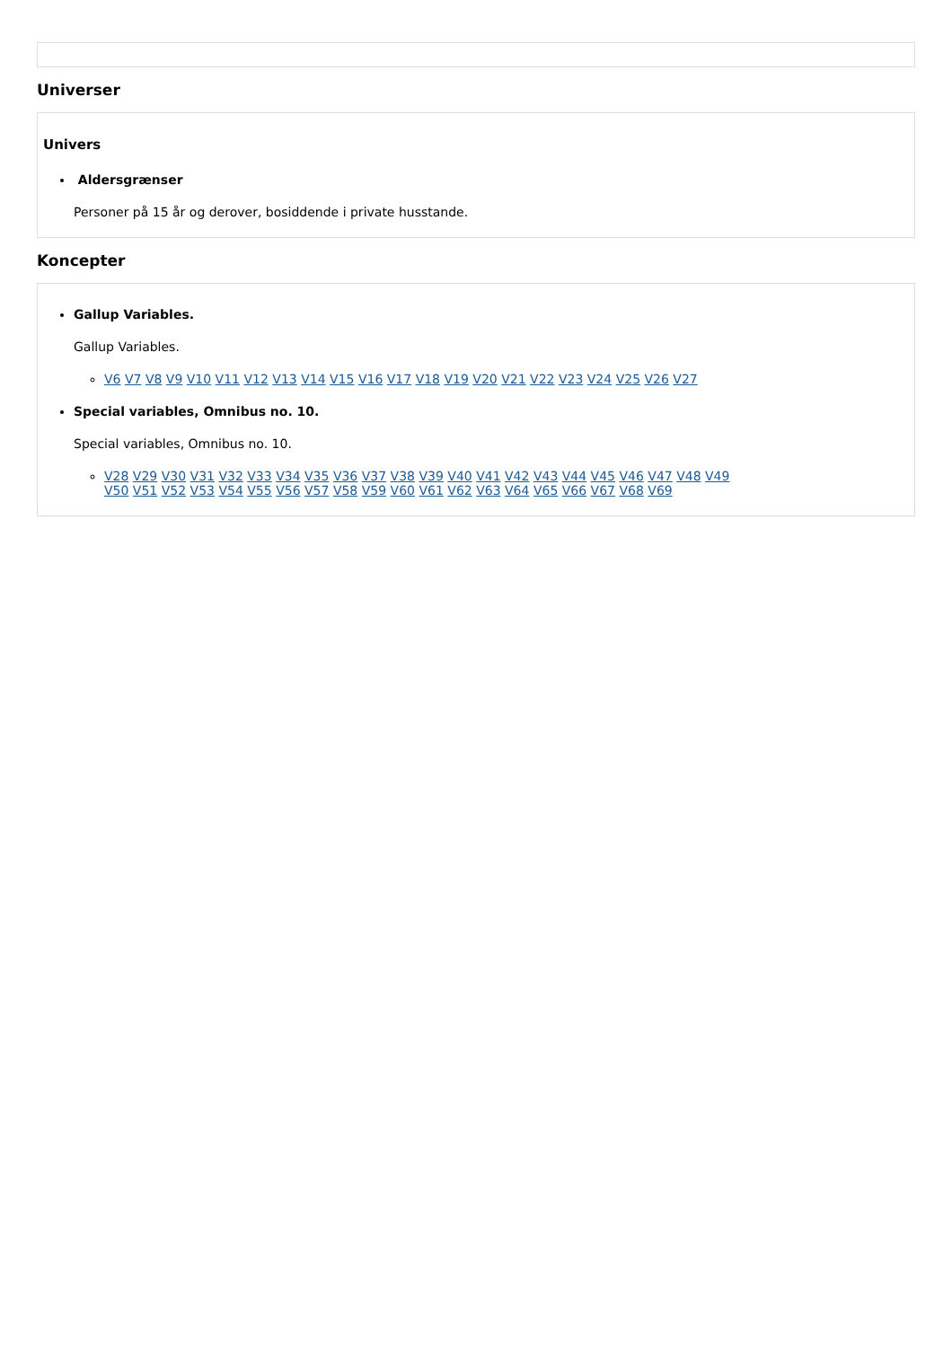Universer
Univers
Aldersgrænser
Personer på 15 år og derover, bosiddende i private husstande.
Koncepter
Gallup Variables.
Gallup Variables.
V6 V7 V8 V9 V10 V11 V12 V13 V14 V15 V16 V17 V18 V19 V20 V21 V22 V23 V24 V25 V26 V27
Special variables, Omnibus no. 10.
Special variables, Omnibus no. 10.
V28 V29 V30 V31 V32 V33 V34 V35 V36 V37 V38 V39 V40 V41 V42 V43 V44 V45 V46 V47 V48 V49
V50 V51 V52 V53 V54 V55 V56 V57 V58 V59 V60 V61 V62 V63 V64 V65 V66 V67 V68 V69